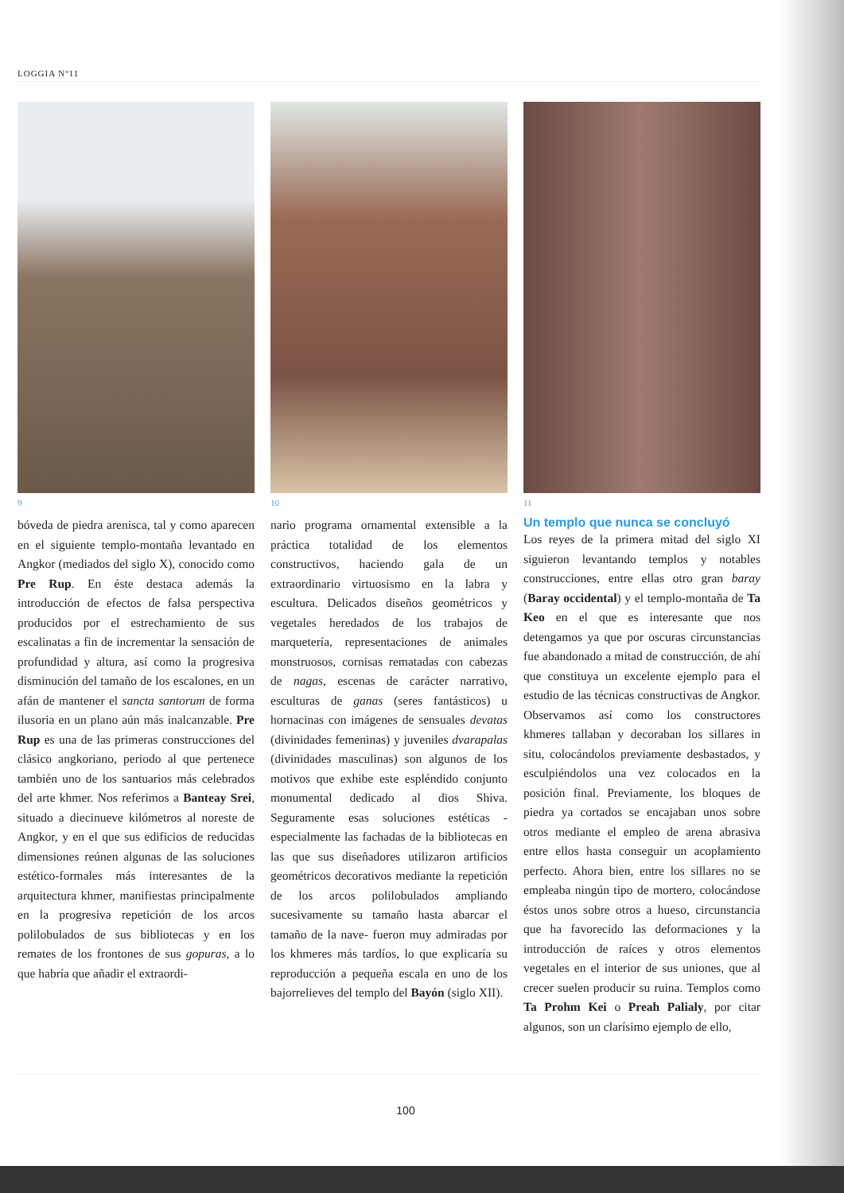LOGGIA Nº11
9
bóveda de piedra arenisca, tal y como aparecen en el siguiente templo-montaña levantado en Angkor (mediados del siglo X), conocido como Pre Rup. En éste destaca además la introducción de efectos de falsa perspectiva producidos por el estrechamiento de sus escalinatas a fin de incrementar la sensación de profundidad y altura, así como la progresiva disminución del tamaño de los escalones, en un afán de mantener el sancta santorum de forma ilusoria en un plano aún más inalcanzable. Pre Rup es una de las primeras construcciones del clásico angkoriano, periodo al que pertenece también uno de los santuarios más celebrados del arte khmer. Nos referimos a Banteay Srei, situado a diecinueve kilómetros al noreste de Angkor, y en el que sus edificios de reducidas dimensiones reúnen algunas de las soluciones estético-formales más interesantes de la arquitectura khmer, manifiestas principalmente en la progresiva repetición de los arcos polilobulados de sus bibliotecas y en los remates de los frontones de sus gopuras, a lo que habría que añadir el extraordi-
10
nario programa ornamental extensible a la práctica totalidad de los elementos constructivos, haciendo gala de un extraordinario virtuosismo en la labra y escultura. Delicados diseños geométricos y vegetales heredados de los trabajos de marquetería, representaciones de animales monstruosos, cornisas rematadas con cabezas de nagas, escenas de carácter narrativo, esculturas de ganas (seres fantásticos) u hornacinas con imágenes de sensuales devatas (divinidades femeninas) y juveniles dvarapalas (divinidades masculinas) son algunos de los motivos que exhibe este espléndido conjunto monumental dedicado al dios Shiva. Seguramente esas soluciones estéticas -especialmente las fachadas de la bibliotecas en las que sus diseñadores utilizaron artificios geométricos decorativos mediante la repetición de los arcos polilobulados ampliando sucesivamente su tamaño hasta abarcar el tamaño de la nave- fueron muy admiradas por los khmeres más tardíos, lo que explicaría su reproducción a pequeña escala en uno de los bajorrelieves del templo del Bayón (siglo XII).
11
Un templo que nunca se concluyó
Los reyes de la primera mitad del siglo XI siguieron levantando templos y notables construcciones, entre ellas otro gran baray (Baray occidental) y el templo-montaña de Ta Keo en el que es interesante que nos detengamos ya que por oscuras circunstancias fue abandonado a mitad de construcción, de ahí que constituya un excelente ejemplo para el estudio de las técnicas constructivas de Angkor. Observamos así como los constructores khmeres tallaban y decoraban los sillares in situ, colocándolos previamente desbastados, y esculpiéndolos una vez colocados en la posición final. Previamente, los bloques de piedra ya cortados se encajaban unos sobre otros mediante el empleo de arena abrasiva entre ellos hasta conseguir un acoplamiento perfecto. Ahora bien, entre los sillares no se empleaba ningún tipo de mortero, colocándose éstos unos sobre otros a hueso, circunstancia que ha favorecido las deformaciones y la introducción de raíces y otros elementos vegetales en el interior de sus uniones, que al crecer suelen producir su ruina. Templos como Ta Prohm Kei o Preah Palialy, por citar algunos, son un clarísimo ejemplo de ello,
100